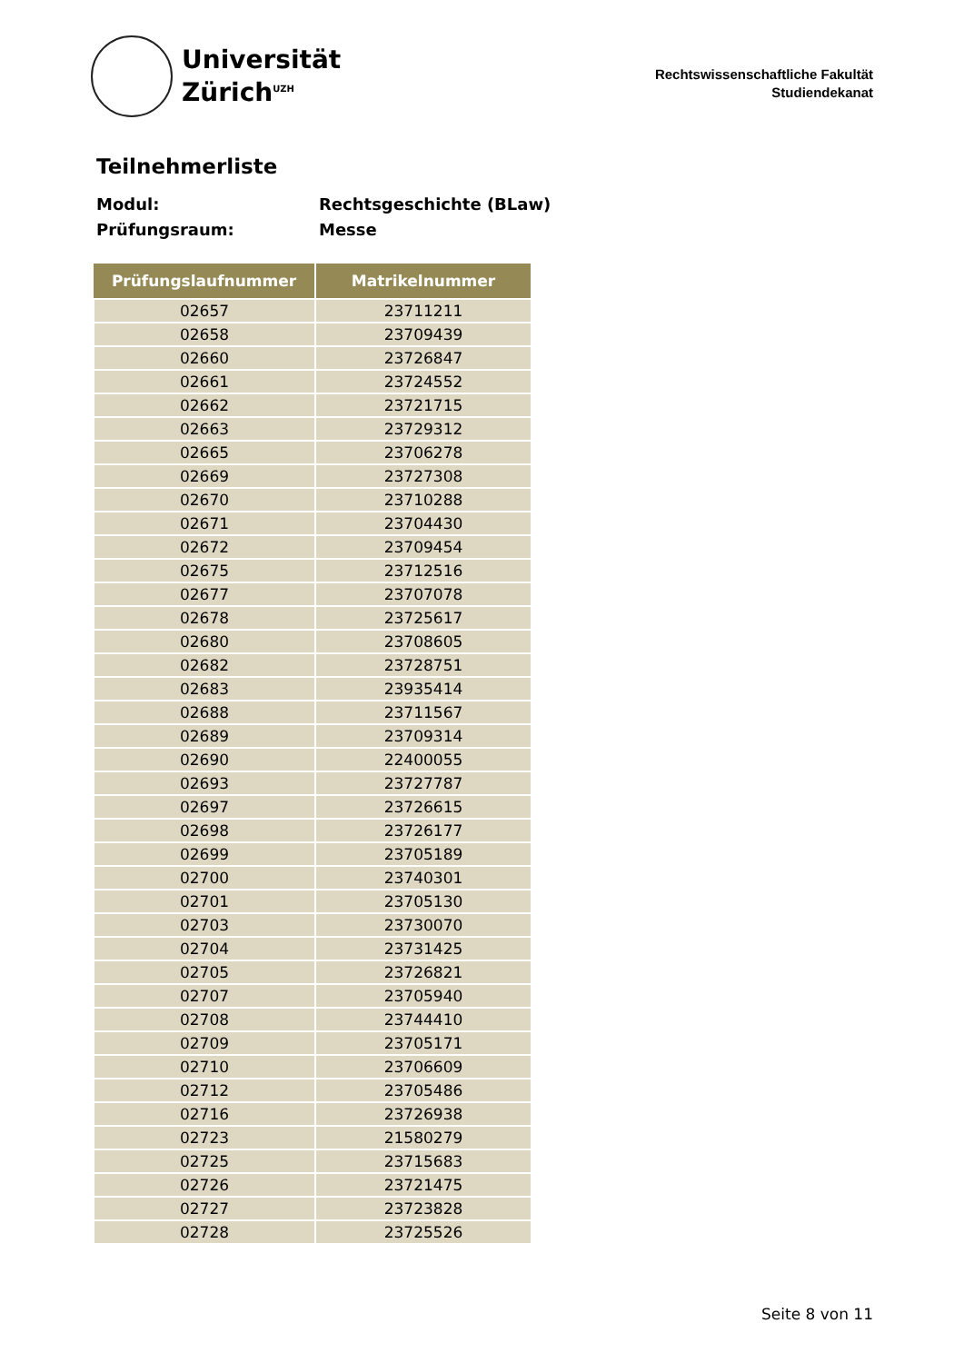Universität
Zürich<sup>UZH</sup>
Rechtswissenschaftliche Fakultät
Studiendekanat
Teilnehmerliste
Modul: Rechtsgeschichte (BLaw)
Prüfungsraum: Messe
| Prüfungslaufnummer | Matrikelnummer |
| --- | --- |
| 02657 | 23711211 |
| 02658 | 23709439 |
| 02660 | 23726847 |
| 02661 | 23724552 |
| 02662 | 23721715 |
| 02663 | 23729312 |
| 02665 | 23706278 |
| 02669 | 23727308 |
| 02670 | 23710288 |
| 02671 | 23704430 |
| 02672 | 23709454 |
| 02675 | 23712516 |
| 02677 | 23707078 |
| 02678 | 23725617 |
| 02680 | 23708605 |
| 02682 | 23728751 |
| 02683 | 23935414 |
| 02688 | 23711567 |
| 02689 | 23709314 |
| 02690 | 22400055 |
| 02693 | 23727787 |
| 02697 | 23726615 |
| 02698 | 23726177 |
| 02699 | 23705189 |
| 02700 | 23740301 |
| 02701 | 23705130 |
| 02703 | 23730070 |
| 02704 | 23731425 |
| 02705 | 23726821 |
| 02707 | 23705940 |
| 02708 | 23744410 |
| 02709 | 23705171 |
| 02710 | 23706609 |
| 02712 | 23705486 |
| 02716 | 23726938 |
| 02723 | 21580279 |
| 02725 | 23715683 |
| 02726 | 23721475 |
| 02727 | 23723828 |
| 02728 | 23725526 |
Seite 8 von 11